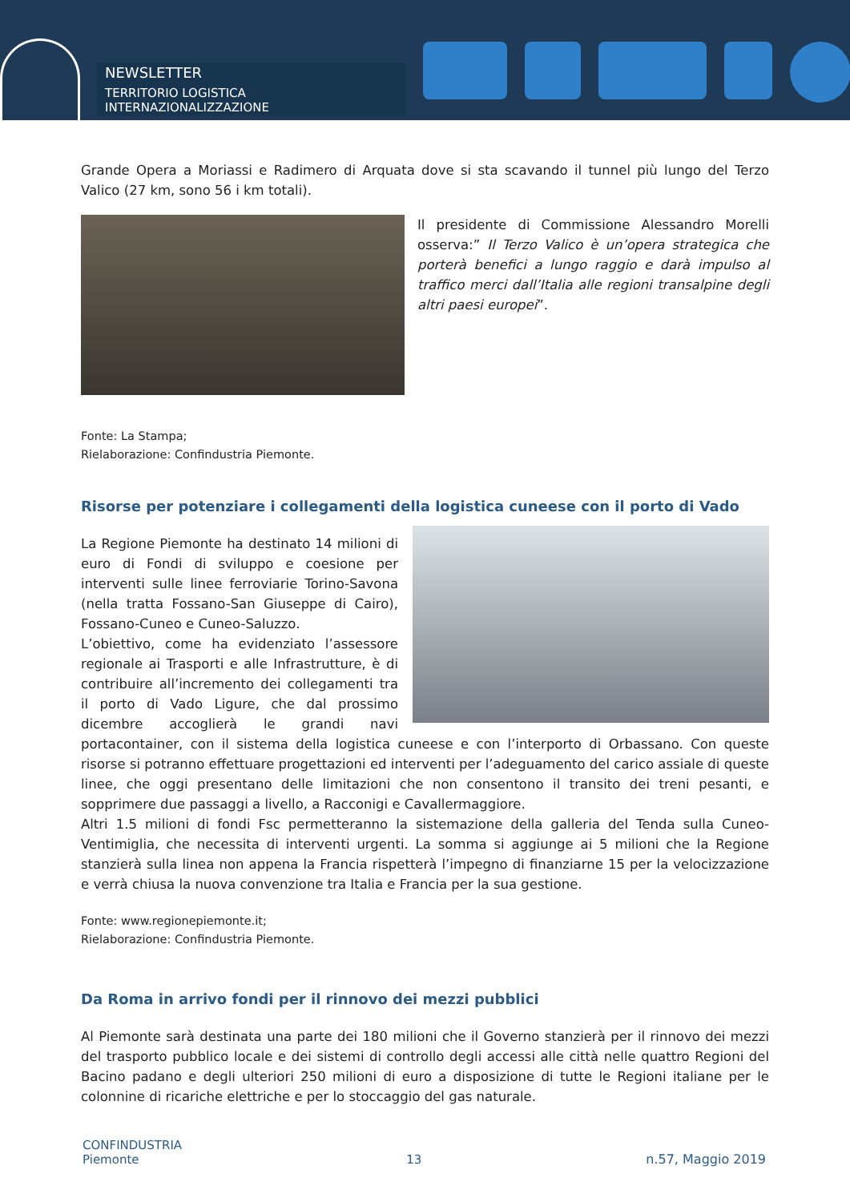NEWSLETTER
TERRITORIO LOGISTICA INTERNAZIONALIZZAZIONE
Grande Opera a Moriassi e Radimero di Arquata dove si sta scavando il tunnel più lungo del Terzo Valico (27 km, sono 56 i km totali).
Il presidente di Commissione Alessandro Morelli osserva:” Il Terzo Valico è un’opera strategica che porterà benefici a lungo raggio e darà impulso al traffico merci dall’Italia alle regioni transalpine degli altri paesi europei”.
Fonte: La Stampa;
Rielaborazione: Confindustria Piemonte.
Risorse per potenziare i collegamenti della logistica cuneese con il porto di Vado
La Regione Piemonte ha destinato 14 milioni di euro di Fondi di sviluppo e coesione per interventi sulle linee ferroviarie Torino-Savona (nella tratta Fossano-San Giuseppe di Cairo), Fossano-Cuneo e Cuneo-Saluzzo.
L’obiettivo, come ha evidenziato l’assessore regionale ai Trasporti e alle Infrastrutture, è di contribuire all’incremento dei collegamenti tra il porto di Vado Ligure, che dal prossimo dicembre accoglierà le grandi navi portacontainer, con il sistema della logistica cuneese e con l’interporto di Orbassano. Con queste risorse si potranno effettuare progettazioni ed interventi per l’adeguamento del carico assiale di queste linee, che oggi presentano delle limitazioni che non consentono il transito dei treni pesanti, e sopprimere due passaggi a livello, a Racconigi e Cavallermaggiore.
Altri 1.5 milioni di fondi Fsc permetteranno la sistemazione della galleria del Tenda sulla Cuneo-Ventimiglia, che necessita di interventi urgenti. La somma si aggiunge ai 5 milioni che la Regione stanzierà sulla linea non appena la Francia rispetterà l’impegno di finanziarne 15 per la velocizzazione e verrà chiusa la nuova convenzione tra Italia e Francia per la sua gestione.
Fonte: www.regionepiemonte.it;
Rielaborazione: Confindustria Piemonte.
Da Roma in arrivo fondi per il rinnovo dei mezzi pubblici
Al Piemonte sarà destinata una parte dei 180 milioni che il Governo stanzierà per il rinnovo dei mezzi del trasporto pubblico locale e dei sistemi di controllo degli accessi alle città nelle quattro Regioni del Bacino padano e degli ulteriori 250 milioni di euro a disposizione di tutte le Regioni italiane per le colonnine di ricariche elettriche e per lo stoccaggio del gas naturale.
CONFINDUSTRIA
Piemonte
13
n.57, Maggio 2019